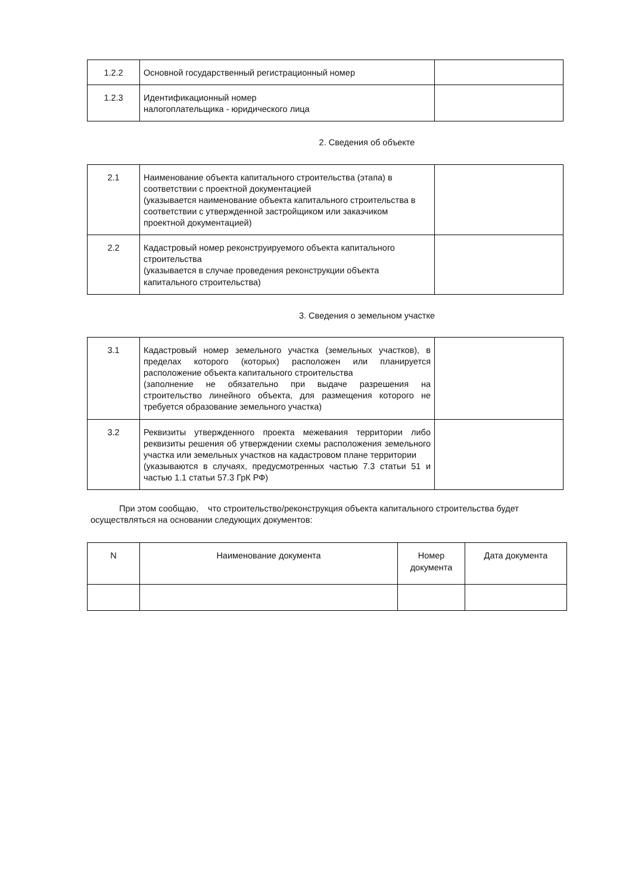| 1.2.2 | Основной государственный регистрационный номер | |
| 1.2.3 | Идентификационный номер налогоплательщика - юридического лица | |
2. Сведения об объекте
| 2.1 | Наименование объекта капитального строительства (этапа) в соответствии с проектной документацией (указывается наименование объекта капитального строительства в соответствии с утвержденной застройщиком или заказчиком проектной документацией) | |
| 2.2 | Кадастровый номер реконструируемого объекта капитального строительства (указывается в случае проведения реконструкции объекта капитального строительства) | |
3. Сведения о земельном участке
| 3.1 | Кадастровый номер земельного участка (земельных участков), в пределах которого (которых) расположен или планируется расположение объекта капитального строительства (заполнение не обязательно при выдаче разрешения на строительство линейного объекта, для размещения которого не требуется образование земельного участка) | |
| 3.2 | Реквизиты утвержденного проекта межевания территории либо реквизиты решения об утверждении схемы расположения земельного участка или земельных участков на кадастровом плане территории (указываются в случаях, предусмотренных частью 7.3 статьи 51 и частью 1.1 статьи 57.3 ГрК РФ) | |
При этом сообщаю, что строительство/реконструкция объекта капитального строительства будет осуществляться на основании следующих документов:
| N | Наименование документа | Номер документа | Дата документа |